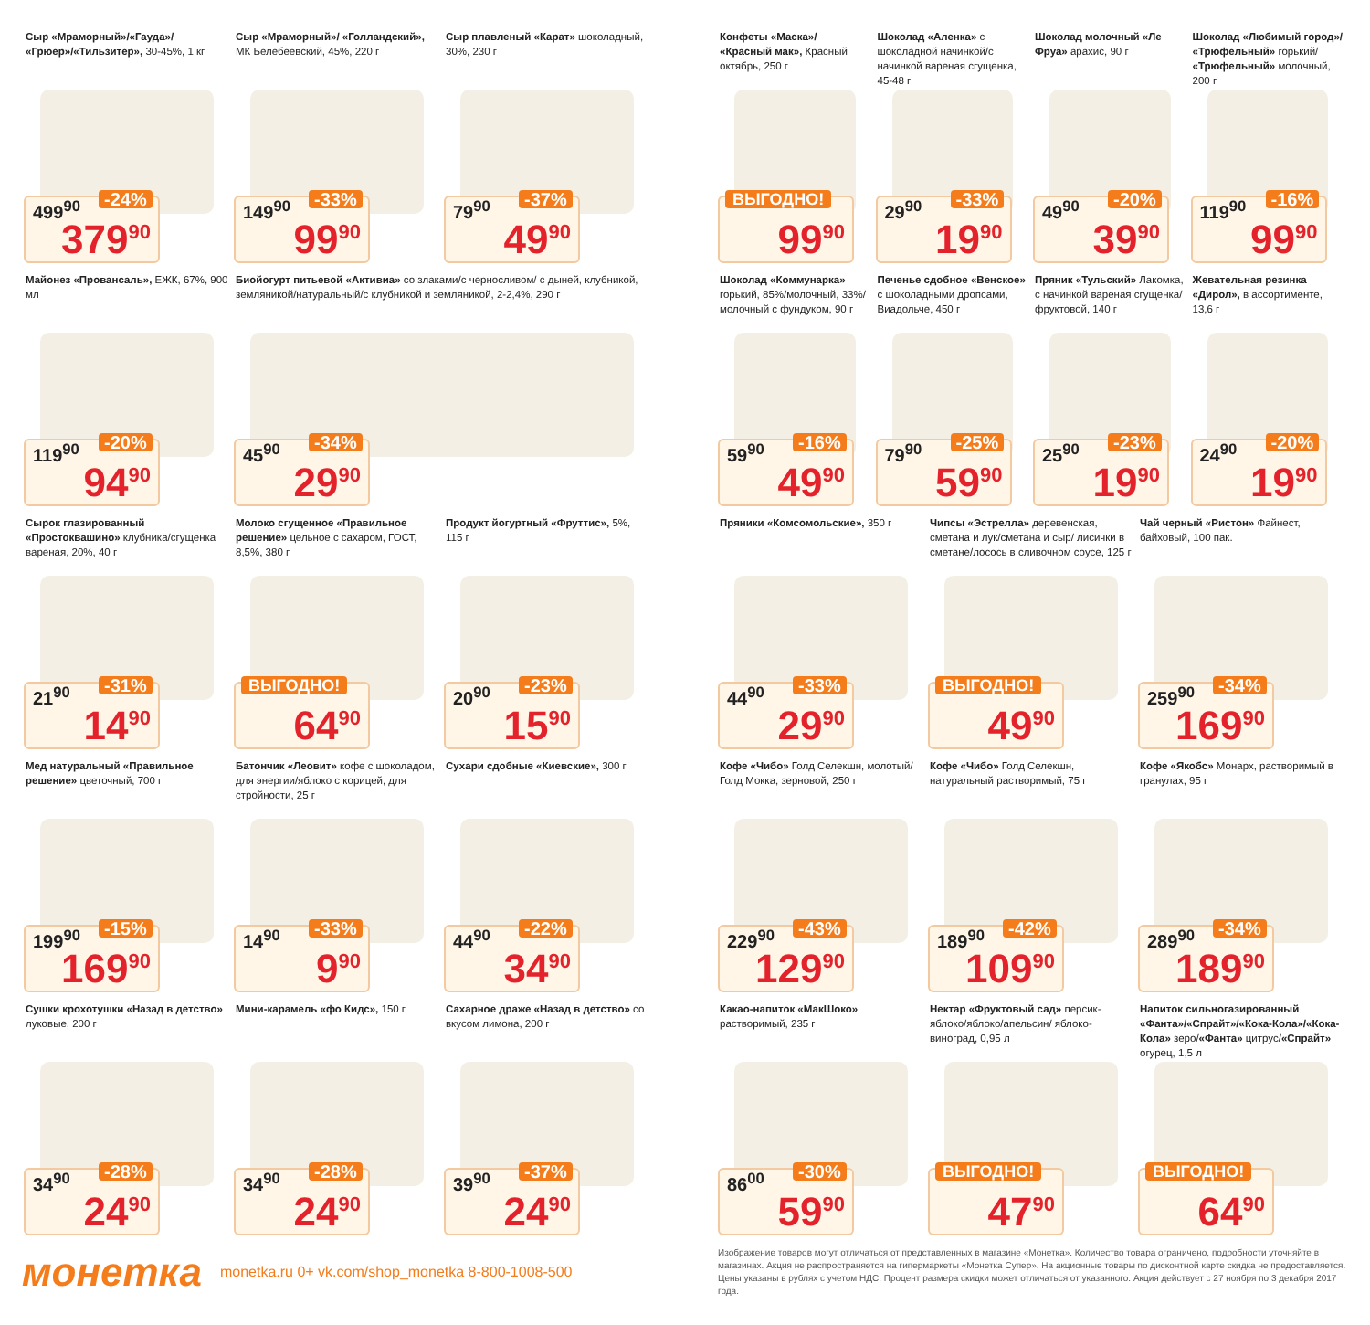Сыр «Мраморный»/«Гауда»/ «Грюер»/«Тильзитер», 30-45%, 1 кг
499<sup>90</sup> -24%
379<sup>90</sup>
Сыр «Мраморный»/ «Голландский», МК Белебеевский, 45%, 220 г
149<sup>90</sup> -33%
99<sup>90</sup>
Сыр плавленый «Карат» шоколадный, 30%, 230 г
79<sup>90</sup> -37%
49<sup>90</sup>
Майонез «Провансаль», ЕЖК, 67%, 900 мл
119<sup>90</sup> -20%
94<sup>90</sup>
Биойогурт питьевой «Активиа» со злаками/с черносливом/ с дыней, клубникой, земляникой/натуральный/с клубникой и земляникой, 2-2,4%, 290 г
45<sup>90</sup> -34%
29<sup>90</sup>
Сырок глазированный «Простоквашино» клубника/сгущенка вареная, 20%, 40 г
21<sup>90</sup> -31%
14<sup>90</sup>
Молоко сгущенное «Правильное решение» цельное с сахаром, ГОСТ, 8,5%, 380 г
ВЫГОДНО!
64<sup>90</sup>
Продукт йогуртный «Фруттис», 5%, 115 г
20<sup>90</sup> -23%
15<sup>90</sup>
Мед натуральный «Правильное решение» цветочный, 700 г
199<sup>90</sup> -15%
169<sup>90</sup>
Батончик «Леовит» кофе с шоколадом, для энергии/яблоко с корицей, для стройности, 25 г
14<sup>90</sup> -33%
9<sup>90</sup>
Сухари сдобные «Киевские», 300 г
44<sup>90</sup> -22%
34<sup>90</sup>
Сушки крохотушки «Назад в детство» луковые, 200 г
34<sup>90</sup> -28%
24<sup>90</sup>
Мини-карамель «фо Кидс», 150 г
34<sup>90</sup> -28%
24<sup>90</sup>
Сахарное драже «Назад в детство» со вкусом лимона, 200 г
39<sup>90</sup> -37%
24<sup>90</sup>
Конфеты «Маска»/ «Красный мак», Красный октябрь, 250 г
ВЫГОДНО!
99<sup>90</sup>
Шоколад «Аленка» с шоколадной начинкой/с начинкой вареная сгущенка, 45-48 г
29<sup>90</sup> -33%
19<sup>90</sup>
Шоколад молочный «Ле Фруа» арахис, 90 г
49<sup>90</sup> -20%
39<sup>90</sup>
Шоколад «Любимый город»/ «Трюфельный» горький/ «Трюфельный» молочный, 200 г
119<sup>90</sup> -16%
99<sup>90</sup>
Шоколад «Коммунарка» горький, 85%/молочный, 33%/молочный с фундуком, 90 г
59<sup>90</sup> -16%
49<sup>90</sup>
Печенье сдобное «Венское» с шоколадными дропсами, Виадольче, 450 г
79<sup>90</sup> -25%
59<sup>90</sup>
Пряник «Тульский» Лакомка, с начинкой вареная сгущенка/ фруктовой, 140 г
25<sup>90</sup> -23%
19<sup>90</sup>
Жевательная резинка «Дирол», в ассортименте, 13,6 г
24<sup>90</sup> -20%
19<sup>90</sup>
Пряники «Комсомольские», 350 г
44<sup>90</sup> -33%
29<sup>90</sup>
Чипсы «Эстрелла» деревенская, сметана и лук/сметана и сыр/ лисички в сметане/лосось в сливочном соусе, 125 г
ВЫГОДНО!
49<sup>90</sup>
Чай черный «Ристон» Файнест, байховый, 100 пак.
259<sup>90</sup> -34%
169<sup>90</sup>
Кофе «Чибо» Голд Селекшн, молотый/Голд Мокка, зерновой, 250 г
229<sup>90</sup> -43%
129<sup>90</sup>
Кофе «Чибо» Голд Селекшн, натуральный растворимый, 75 г
189<sup>90</sup> -42%
109<sup>90</sup>
Кофе «Якобс» Монарх, растворимый в гранулах, 95 г
289<sup>90</sup> -34%
189<sup>90</sup>
Какао-напиток «МакШоко» растворимый, 235 г
86<sup>00</sup> -30%
59<sup>90</sup>
Нектар «Фруктовый сад» персик-яблоко/яблоко/апельсин/ яблоко-виноград, 0,95 л
ВЫГОДНО!
47<sup>90</sup>
Напиток сильногазированный «Фанта»/«Спрайт»/«Кока-Кола»/«Кока-Кола» зеро/«Фанта» цитрус/«Спрайт» огурец, 1,5 л
ВЫГОДНО!
64<sup>90</sup>
монетка monetka.ru 0+ vk.com/shop_monetka 8-800-1008-500
Изображение товаров могут отличаться от представленных в магазине «Монетка». Количество товара ограничено, подробности уточняйте в магазинах. Акция не распространяется на гипермаркеты «Монетка Супер». На акционные товары по дисконтной карте скидка не предоставляется. Цены указаны в рублях с учетом НДС. Процент размера скидки может отличаться от указанного. Акция действует с 27 ноября по 3 декабря 2017 года.